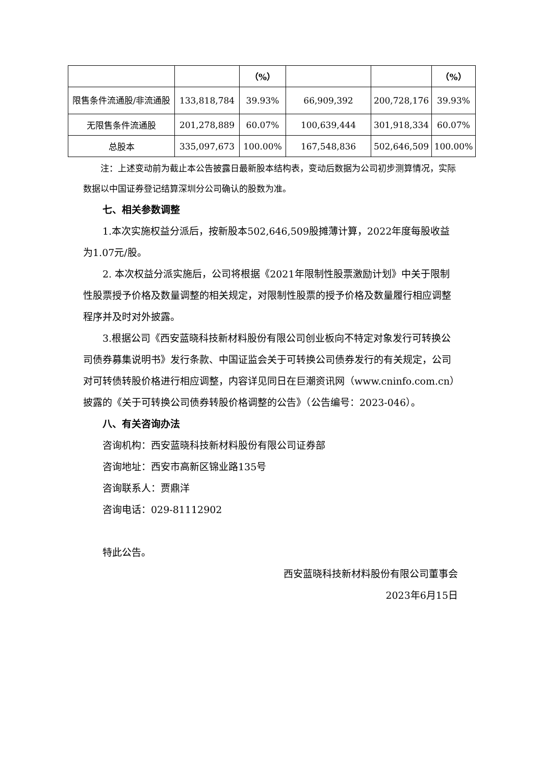| | | （%） | | | （%） |
| 限售条件流通股/非流通股 | 133,818,784 | 39.93% | 66,909,392 | 200,728,176 | 39.93% |
| 无限售条件流通股 | 201,278,889 | 60.07% | 100,639,444 | 301,918,334 | 60.07% |
| 总股本 | 335,097,673 | 100.00% | 167,548,836 | 502,646,509 | 100.00% |
注：上述变动前为截止本公告披露日最新股本结构表，变动后数据为公司初步测算情况，实际数据以中国证券登记结算深圳分公司确认的股数为准。
七、相关参数调整
1.本次实施权益分派后，按新股本502,646,509股摊薄计算，2022年度每股收益为1.07元/股。
2. 本次权益分派实施后，公司将根据《2021年限制性股票激励计划》中关于限制性股票授予价格及数量调整的相关规定，对限制性股票的授予价格及数量履行相应调整程序并及时对外披露。
3.根据公司《西安蓝晓科技新材料股份有限公司创业板向不特定对象发行可转换公司债券募集说明书》发行条款、中国证监会关于可转换公司债券发行的有关规定，公司对可转债转股价格进行相应调整，内容详见同日在巨潮资讯网（www.cninfo.com.cn）披露的《关于可转换公司债券转股价格调整的公告》（公告编号：2023-046）。
八、有关咨询办法
咨询机构：西安蓝晓科技新材料股份有限公司证券部
咨询地址：西安市高新区锦业路135号
咨询联系人：贾鼎洋
咨询电话：029-81112902
特此公告。
西安蓝晓科技新材料股份有限公司董事会
2023年6月15日